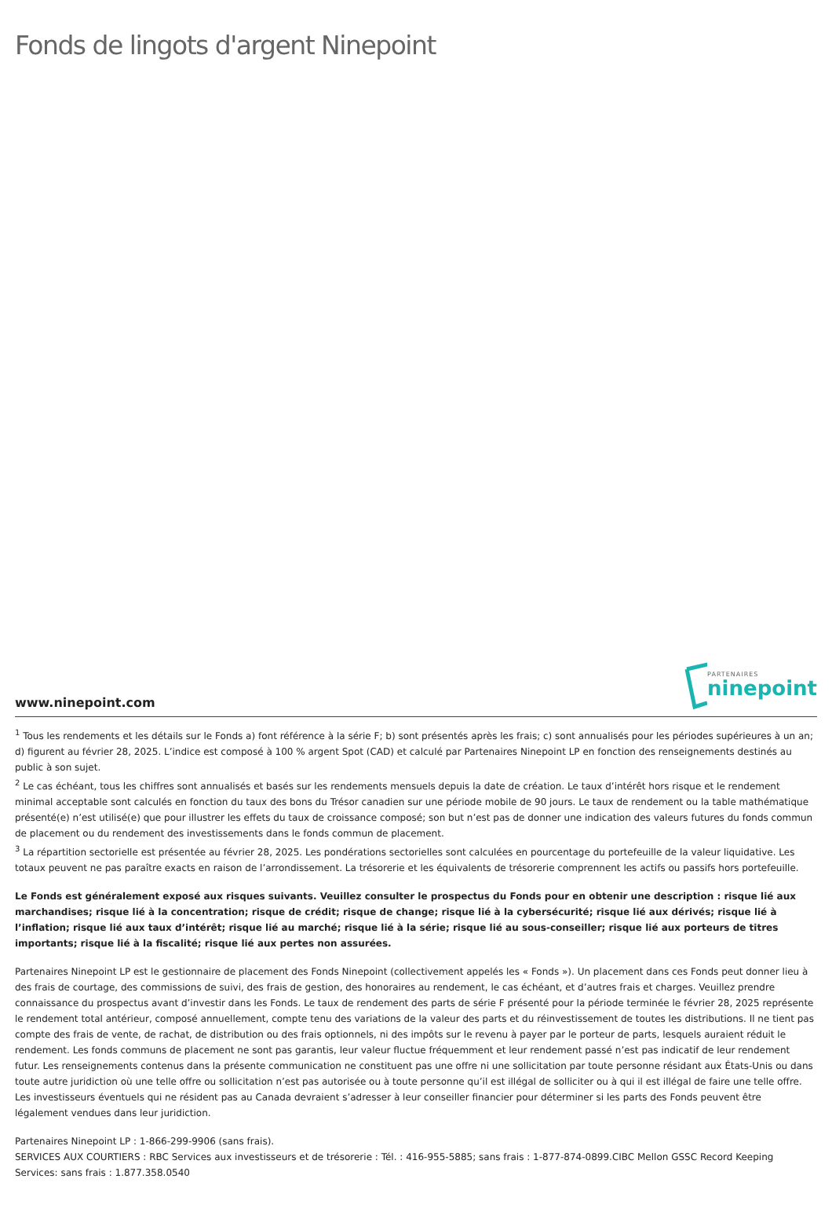Fonds de lingots d'argent Ninepoint
www.ninepoint.com
PARTENAIRES
ninepoint
<sup>1</sup> Tous les rendements et les détails sur le Fonds a) font référence à la série F; b) sont présentés après les frais; c) sont annualisés pour les périodes supérieures à un an; d) figurent au février 28, 2025. L’indice est composé à 100 % argent Spot (CAD) et calculé par Partenaires Ninepoint LP en fonction des renseignements destinés au public à son sujet.
<sup>2</sup> Le cas échéant, tous les chiffres sont annualisés et basés sur les rendements mensuels depuis la date de création. Le taux d’intérêt hors risque et le rendement minimal acceptable sont calculés en fonction du taux des bons du Trésor canadien sur une période mobile de 90 jours. Le taux de rendement ou la table mathématique présenté(e) n’est utilisé(e) que pour illustrer les effets du taux de croissance composé; son but n’est pas de donner une indication des valeurs futures du fonds commun de placement ou du rendement des investissements dans le fonds commun de placement.
<sup>3</sup> La répartition sectorielle est présentée au février 28, 2025. Les pondérations sectorielles sont calculées en pourcentage du portefeuille de la valeur liquidative. Les totaux peuvent ne pas paraître exacts en raison de l’arrondissement. La trésorerie et les équivalents de trésorerie comprennent les actifs ou passifs hors portefeuille.
Le Fonds est généralement exposé aux risques suivants. Veuillez consulter le prospectus du Fonds pour en obtenir une description : risque lié aux marchandises; risque lié à la concentration; risque de crédit; risque de change; risque lié à la cybersécurité; risque lié aux dérivés; risque lié à l’inflation; risque lié aux taux d’intérêt; risque lié au marché; risque lié à la série; risque lié au sous-conseiller; risque lié aux porteurs de titres importants; risque lié à la fiscalité; risque lié aux pertes non assurées.
Partenaires Ninepoint LP est le gestionnaire de placement des Fonds Ninepoint (collectivement appelés les « Fonds »). Un placement dans ces Fonds peut donner lieu à des frais de courtage, des commissions de suivi, des frais de gestion, des honoraires au rendement, le cas échéant, et d’autres frais et charges. Veuillez prendre connaissance du prospectus avant d’investir dans les Fonds. Le taux de rendement des parts de série F présenté pour la période terminée le février 28, 2025 représente le rendement total antérieur, composé annuellement, compte tenu des variations de la valeur des parts et du réinvestissement de toutes les distributions. Il ne tient pas compte des frais de vente, de rachat, de distribution ou des frais optionnels, ni des impôts sur le revenu à payer par le porteur de parts, lesquels auraient réduit le rendement. Les fonds communs de placement ne sont pas garantis, leur valeur fluctue fréquemment et leur rendement passé n’est pas indicatif de leur rendement futur. Les renseignements contenus dans la présente communication ne constituent pas une offre ni une sollicitation par toute personne résidant aux États-Unis ou dans toute autre juridiction où une telle offre ou sollicitation n’est pas autorisée ou à toute personne qu’il est illégal de solliciter ou à qui il est illégal de faire une telle offre. Les investisseurs éventuels qui ne résident pas au Canada devraient s’adresser à leur conseiller financier pour déterminer si les parts des Fonds peuvent être légalement vendues dans leur juridiction.
Partenaires Ninepoint LP : 1-866-299-9906 (sans frais).
SERVICES AUX COURTIERS : RBC Services aux investisseurs et de trésorerie : Tél. : 416-955-5885; sans frais : 1-877-874-0899.CIBC Mellon GSSC Record Keeping Services: sans frais : 1.877.358.0540